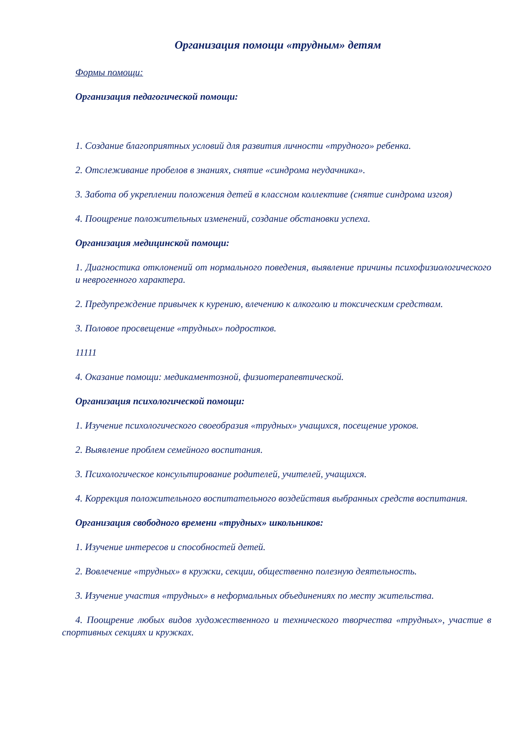Организация помощи «трудным» детям
Формы помощи:
Организация педагогической помощи:
1. Создание благоприятных условий для развития личности «трудного» ребенка.
2. Отслеживание пробелов в знаниях, снятие «синдрома неудачника».
3. Забота об укреплении положения детей в классном коллективе (снятие синдрома изгоя)
4. Поощрение положительных изменений, создание обстановки успеха.
Организация медицинской помощи:
1. Диагностика отклонений от нормального поведения, выявление причины психофизиологического и неврогенного характера.
2. Предупреждение привычек к курению, влечению к алкоголю и токсическим средствам.
3. Половое просвещение «трудных» подростков.
11111
4. Оказание помощи: медикаментозной, физиотерапевтической.
Организация психологической помощи:
1. Изучение психологического своеобразия «трудных» учащихся, посещение уроков.
2. Выявление проблем семейного воспитания.
3. Психологическое консультирование родителей, учителей, учащихся.
4. Коррекция положительного воспитательного воздействия выбранных средств воспитания.
Организация свободного времени «трудных» школьников:
1. Изучение интересов и способностей детей.
2. Вовлечение «трудных» в кружки, секции, общественно полезную деятельность.
3. Изучение участия «трудных» в неформальных объединениях по месту жительства.
4. Поощрение любых видов художественного и технического творчества «трудных», участие в спортивных секциях и кружках.